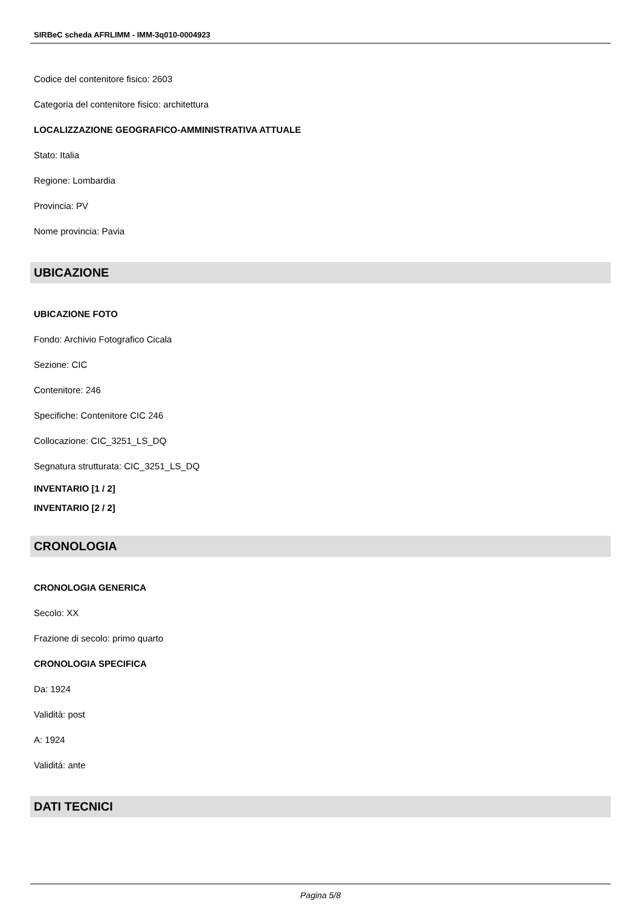SIRBeC scheda AFRLIMM - IMM-3q010-0004923
Codice del contenitore fisico: 2603
Categoria del contenitore fisico: architettura
LOCALIZZAZIONE GEOGRAFICO-AMMINISTRATIVA ATTUALE
Stato: Italia
Regione: Lombardia
Provincia: PV
Nome provincia: Pavia
UBICAZIONE
UBICAZIONE FOTO
Fondo: Archivio Fotografico Cicala
Sezione: CIC
Contenitore: 246
Specifiche: Contenitore CIC 246
Collocazione: CIC_3251_LS_DQ
Segnatura strutturata: CIC_3251_LS_DQ
INVENTARIO [1 / 2]
INVENTARIO [2 / 2]
CRONOLOGIA
CRONOLOGIA GENERICA
Secolo: XX
Frazione di secolo: primo quarto
CRONOLOGIA SPECIFICA
Da: 1924
Validità: post
A: 1924
Validità: ante
DATI TECNICI
Pagina 5/8